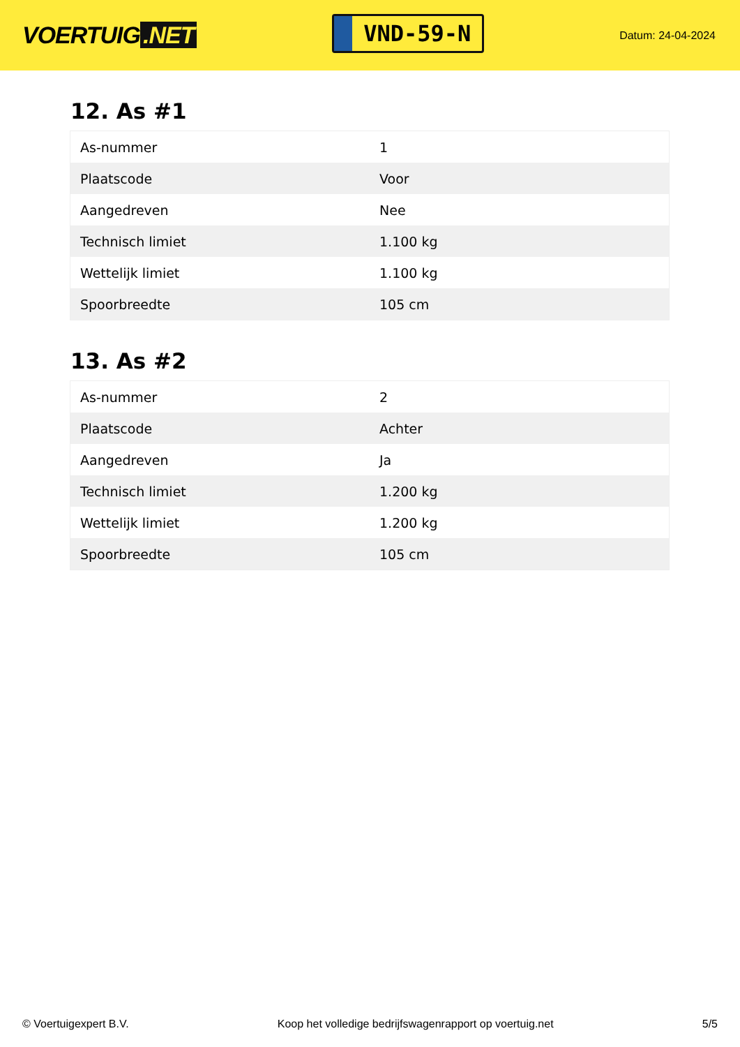VOERTUIG.NET
VND-59-N
Datum: 24-04-2024
12. As #1
| As-nummer | 1 |
| Plaatscode | Voor |
| Aangedreven | Nee |
| Technisch limiet | 1.100 kg |
| Wettelijk limiet | 1.100 kg |
| Spoorbreedte | 105 cm |
13. As #2
| As-nummer | 2 |
| Plaatscode | Achter |
| Aangedreven | Ja |
| Technisch limiet | 1.200 kg |
| Wettelijk limiet | 1.200 kg |
| Spoorbreedte | 105 cm |
© Voertuigexpert B.V. Koop het volledige bedrijfswagenrapport op voertuig.net 5/5